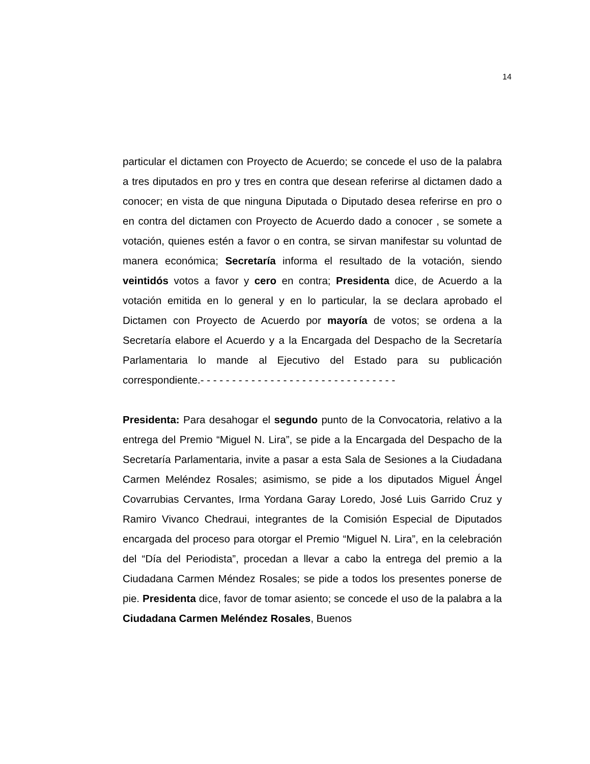14
particular el dictamen con Proyecto de Acuerdo; se concede el uso de la palabra a tres diputados en pro y tres en contra que desean referirse al dictamen dado a conocer; en vista de que ninguna Diputada o Diputado desea referirse en pro o en contra del dictamen con Proyecto de Acuerdo dado a conocer , se somete a votación, quienes estén a favor o en contra, se sirvan manifestar su voluntad de manera económica; Secretaría informa el resultado de la votación, siendo veintidós votos a favor y cero en contra; Presidenta dice, de Acuerdo a la votación emitida en lo general y en lo particular, la se declara aprobado el Dictamen con Proyecto de Acuerdo por mayoría de votos; se ordena a la Secretaría elabore el Acuerdo y a la Encargada del Despacho de la Secretaría Parlamentaria lo mande al Ejecutivo del Estado para su publicación correspondiente.- - - - - - - - - - - - - - - - - - - - - - - - - - - - - - -
Presidenta: Para desahogar el segundo punto de la Convocatoria, relativo a la entrega del Premio “Miguel N. Lira”, se pide a la Encargada del Despacho de la Secretaría Parlamentaria, invite a pasar a esta Sala de Sesiones a la Ciudadana Carmen Meléndez Rosales; asimismo, se pide a los diputados Miguel Ángel Covarrubias Cervantes, Irma Yordana Garay Loredo, José Luis Garrido Cruz y Ramiro Vivanco Chedraui, integrantes de la Comisión Especial de Diputados encargada del proceso para otorgar el Premio “Miguel N. Lira”, en la celebración del “Día del Periodista”, procedan a llevar a cabo la entrega del premio a la Ciudadana Carmen Méndez Rosales; se pide a todos los presentes ponerse de pie. Presidenta dice, favor de tomar asiento; se concede el uso de la palabra a la Ciudadana Carmen Meléndez Rosales, Buenos